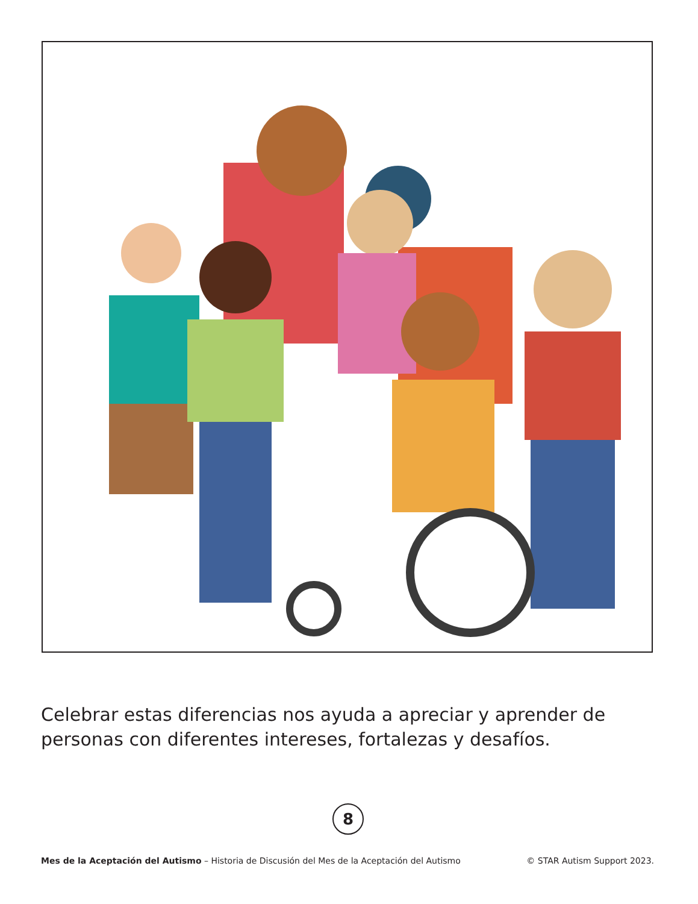Celebrar estas diferencias nos ayuda a apreciar y aprender de personas con diferentes intereses, fortalezas y desafíos.
8
Mes de la Aceptación del Autismo – Historia de Discusión del Mes de la Aceptación del Autismo © STAR Autism Support 2023.